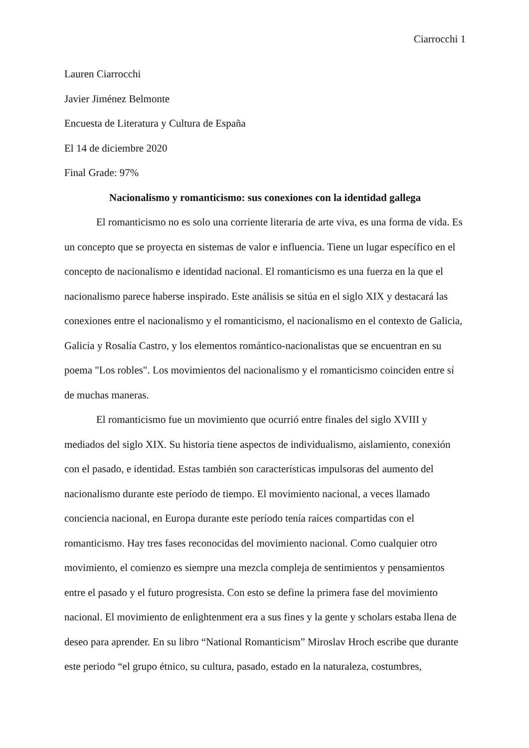Ciarrocchi 1
Lauren Ciarrocchi
Javier Jiménez Belmonte
Encuesta de Literatura y Cultura de España
El 14 de diciembre 2020
Final Grade: 97%
Nacionalismo y romanticismo: sus conexiones con la identidad gallega
El romanticismo no es solo una corriente literaria de arte viva, es una forma de vida. Es un concepto que se proyecta en sistemas de valor e influencia. Tiene un lugar específico en el concepto de nacionalismo e identidad nacional. El romanticismo es una fuerza en la que el nacionalismo parece haberse inspirado. Este análisis se sitúa en el siglo XIX y destacará las conexiones entre el nacionalismo y el romanticismo, el nacionalismo en el contexto de Galicia, Galicia y Rosalía Castro, y los elementos romántico-nacionalistas que se encuentran en su poema "Los robles". Los movimientos del nacionalismo y el romanticismo coinciden entre sí de muchas maneras.
El romanticismo fue un movimiento que ocurrió entre finales del siglo XVIII y mediados del siglo XIX. Su historia tiene aspectos de individualismo, aislamiento, conexión con el pasado, e identidad. Estas también son características impulsoras del aumento del nacionalismo durante este período de tiempo. El movimiento nacional, a veces llamado conciencia nacional, en Europa durante este período tenía raíces compartidas con el romanticismo. Hay tres fases reconocidas del movimiento nacional. Como cualquier otro movimiento, el comienzo es siempre una mezcla compleja de sentimientos y pensamientos entre el pasado y el futuro progresista. Con esto se define la primera fase del movimiento nacional. El movimiento de enlightenment era a sus fines y la gente y scholars estaba llena de deseo para aprender. En su libro “National Romanticism” Miroslav Hroch escribe que durante este periodo “el grupo étnico, su cultura, pasado, estado en la naturaleza, costumbres,